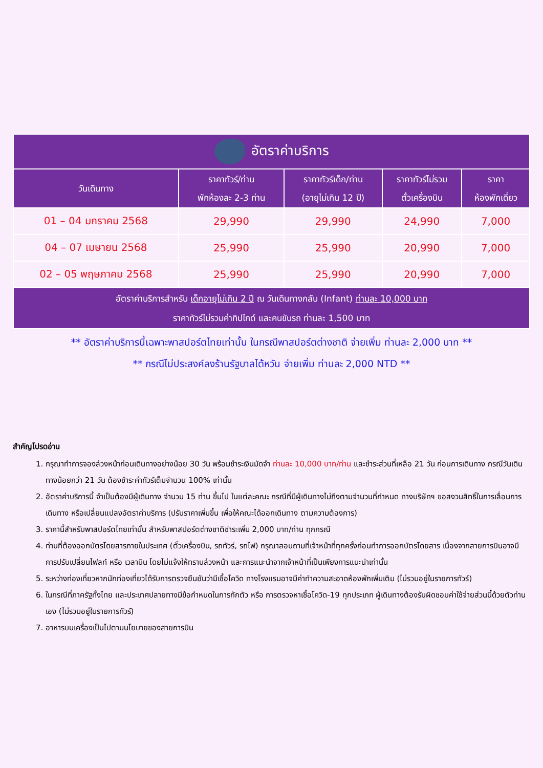| อัตราค่าบริการ | | | | |
| --- | --- | --- | --- | --- |
| วันเดินทาง | ราคาทัวร์/ท่าน พักห้องละ 2-3 ท่าน | ราคาทัวร์เด็ก/ท่าน (อายุไม่เกิน 12 ปี) | ราคาทัวร์ไม่รวม ตั๋วเครื่องบิน | ราคา ห้องพักเดี่ยว |
| 01 – 04 มกราคม 2568 | 29,990 | 29,990 | 24,990 | 7,000 |
| 04 – 07 เมษายน 2568 | 25,990 | 25,990 | 20,990 | 7,000 |
| 02 – 05 พฤษภาคม 2568 | 25,990 | 25,990 | 20,990 | 7,000 |
| อัตราค่าบริการสำหรับ เด็กอายุไม่เกิน 2 ปี ณ วันเดินทางกลับ (Infant) ท่านละ 10,000 บาท ราคาทัวร์ไม่รวมค่าทิปไกด์ และคนขับรถ ท่านละ 1,500 บาท | | | | |
** อัตราค่าบริการนี้เฉพาะพาสปอร์ตไทยเท่านั้น ในกรณีพาสปอร์ตต่างชาติ จ่ายเพิ่ม ท่านละ 2,000 บาท **
** กรณีไม่ประสงค์ลงร้านรัฐบาลไต้หวัน จ่ายเพิ่ม ท่านละ 2,000 NTD **
สำคัญโปรดอ่าน
1. กรุณาทำการจองล่วงหน้าก่อนเดินทางอย่างน้อย 30 วัน พร้อมชำระเงินมัดจำ ท่านละ 10,000 บาท/ท่าน และชำระส่วนที่เหลือ 21 วัน ก่อนการเดินทาง กรณีวันเดินทางน้อยกว่า 21 วัน ต้องชำระค่าทัวร์เต็มจำนวน 100% เท่านั้น
2. อัตราค่าบริการนี้ จำเป็นต้องมีผู้เดินทาง จำนวน 15 ท่าน ขึ้นไป ในแต่ละคณะ กรณีที่มีผู้เดินทางไม่ถึงตามจำนวนที่กำหนด ทางบริษัทฯ ขอสงวนสิทธิ์ในการเลื่อนการเดินทาง หรือเปลี่ยนแปลงอัตราค่าบริการ (ปรับราคาเพิ่มขึ้น เพื่อให้คณะได้ออกเดินทาง ตามความต้องการ)
3. ราคานี้สำหรับพาสปอร์ตไทยเท่านั้น สำหรับพาสปอร์ตต่างชาติชำระเพิ่ม 2,000 บาท/ท่าน ทุกกรณี
4. ท่านที่ต้องออกบัตรโดยสารภายในประเทศ (ตั๋วเครื่องบิน, รถทัวร์, รถไฟ) กรุณาสอบถามที่เจ้าหน้าที่ทุกครั้งก่อนทำการออกบัตรโดยสาร เนื่องจากสายการบินอาจมีการปรับเปลี่ยนไฟลท์ หรือ เวลาบิน โดยไม่แจ้งให้ทราบล่วงหน้า และการแนะนำจากเจ้าหน้าที่เป็นเพียงการแนะนำเท่านั้น
5. ระหว่างท่องเที่ยวหากนักท่องเที่ยวได้รับการตรวจยืนยันว่ามีเชื้อโควิด ทางโรงแรมอาจมีค่าทำความสะอาดห้องพักเพิ่มเติม (ไม่รวมอยู่ในรายการทัวร์)
6. ในกรณีที่ภาครัฐทั้งไทย และประเทศปลายทางมีข้อกำหนดในการกักตัว หรือ การตรวจหาเชื้อโควิด-19 ทุกประเภท ผู้เดินทางต้องรับผิดชอบค่าใช้จ่ายส่วนนี้ด้วยตัวท่านเอง (ไม่รวมอยู่ในรายการทัวร์)
7. อาหารบนเครื่องเป็นไปตามนโยบายของสายการบิน